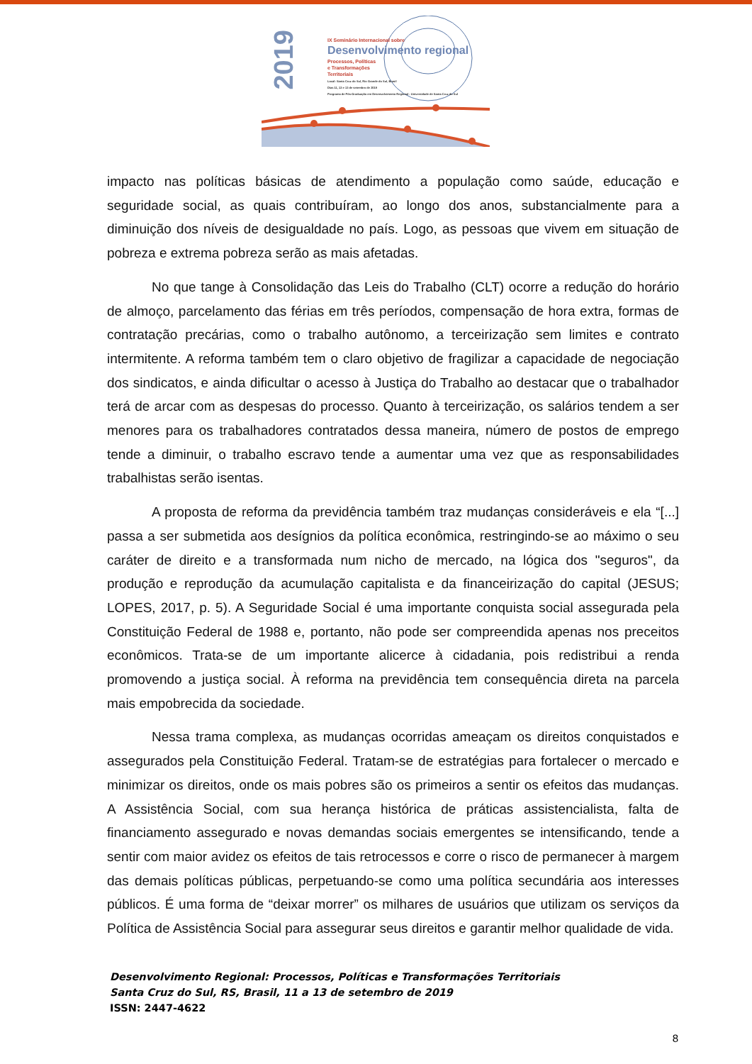2019
IX Seminário Internacional sobre
Desenvolvimento regional
Processos, Políticas
e Transformações
Territoriais
Local: Santa Cruz do Sul, Rio Grande do Sul, Brasil
Dias 11, 12 e 13 de setembro de 2019
Programa de Pós-Graduação em Desenvolvimento Regional - Universidade de Santa Cruz do Sul
impacto nas políticas básicas de atendimento a população como saúde, educação e seguridade social, as quais contribuíram, ao longo dos anos, substancialmente para a diminuição dos níveis de desigualdade no país. Logo, as pessoas que vivem em situação de pobreza e extrema pobreza serão as mais afetadas.
No que tange à Consolidação das Leis do Trabalho (CLT) ocorre a redução do horário de almoço, parcelamento das férias em três períodos, compensação de hora extra, formas de contratação precárias, como o trabalho autônomo, a terceirização sem limites e contrato intermitente. A reforma também tem o claro objetivo de fragilizar a capacidade de negociação dos sindicatos, e ainda dificultar o acesso à Justiça do Trabalho ao destacar que o trabalhador terá de arcar com as despesas do processo. Quanto à terceirização, os salários tendem a ser menores para os trabalhadores contratados dessa maneira, número de postos de emprego tende a diminuir, o trabalho escravo tende a aumentar uma vez que as responsabilidades trabalhistas serão isentas.
A proposta de reforma da previdência também traz mudanças consideráveis e ela “[...] passa a ser submetida aos desígnios da política econômica, restringindo-se ao máximo o seu caráter de direito e a transformada num nicho de mercado, na lógica dos "seguros", da produção e reprodução da acumulação capitalista e da financeirização do capital (JESUS; LOPES, 2017, p. 5). A Seguridade Social é uma importante conquista social assegurada pela Constituição Federal de 1988 e, portanto, não pode ser compreendida apenas nos preceitos econômicos. Trata-se de um importante alicerce à cidadania, pois redistribui a renda promovendo a justiça social. À reforma na previdência tem consequência direta na parcela mais empobrecida da sociedade.
Nessa trama complexa, as mudanças ocorridas ameaçam os direitos conquistados e assegurados pela Constituição Federal. Tratam-se de estratégias para fortalecer o mercado e minimizar os direitos, onde os mais pobres são os primeiros a sentir os efeitos das mudanças. A Assistência Social, com sua herança histórica de práticas assistencialista, falta de financiamento assegurado e novas demandas sociais emergentes se intensificando, tende a sentir com maior avidez os efeitos de tais retrocessos e corre o risco de permanecer à margem das demais políticas públicas, perpetuando-se como uma política secundária aos interesses públicos. É uma forma de “deixar morrer” os milhares de usuários que utilizam os serviços da Política de Assistência Social para assegurar seus direitos e garantir melhor qualidade de vida.
Desenvolvimento Regional: Processos, Políticas e Transformações Territoriais
Santa Cruz do Sul, RS, Brasil, 11 a 13 de setembro de 2019
ISSN: 2447-4622
8